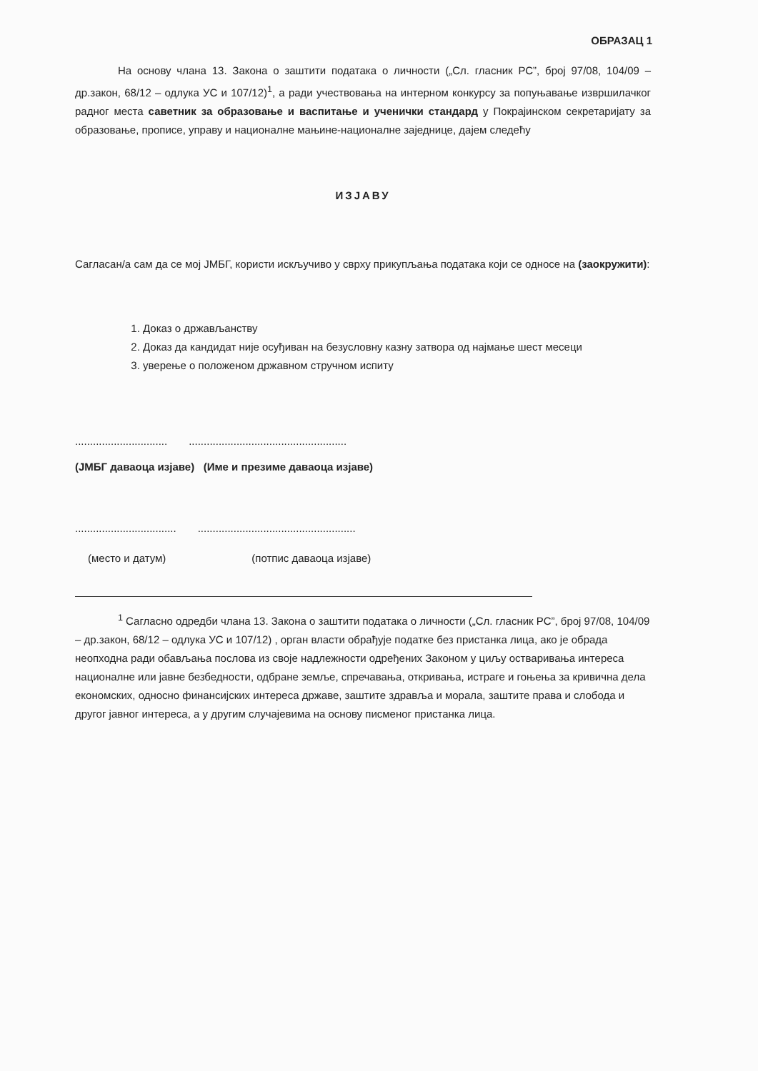ОБРАЗАЦ 1
На основу члана 13. Закона о заштити података о личности („Сл. гласник РС”, број 97/08, 104/09 – др.закон, 68/12 – одлука УС и 107/12)<sup>1</sup>, а ради учествовања на интерном конкурсу за попуњавање извршилачког радног места саветник за образовање и васпитање и ученички стандард у Покрајинском секретаријату за образовање, прописе, управу и националне мањине-националне заједнице, дајем следећу
ИЗЈАВУ
Сагласан/а сам да се мој ЈМБГ, користи искључиво у сврху прикупљања података који се односе на (заокружити):
1. Доказ о држављанству
2. Доказ да кандидат није осуђиван на безусловну казну затвора од најмање шест месеци
3. уверење о положеном државном стручном испиту
....................................................................................
(ЈМБГ даваоца изјаве) (Име и презиме даваоца изјаве)
.......................................................................................
(место и датум) (потпис даваоца изјаве)
<sup>1</sup> Сагласно одредби члана 13. Закона о заштити података о личности („Сл. гласник РС”, број 97/08, 104/09 – др.закон, 68/12 – одлука УС и 107/12) , орган власти обрађује податке без пристанка лица, ако је обрада неопходна ради обављања послова из своје надлежности одређених Законом у циљу остваривања интереса националне или јавне безбедности, одбране земље, спречавања, откривања, истраге и гоњења за кривична дела економских, односно финансијских интереса државе, заштите здравља и морала, заштите права и слобода и другог јавног интереса, а у другим случајевима на основу писменог пристанка лица.